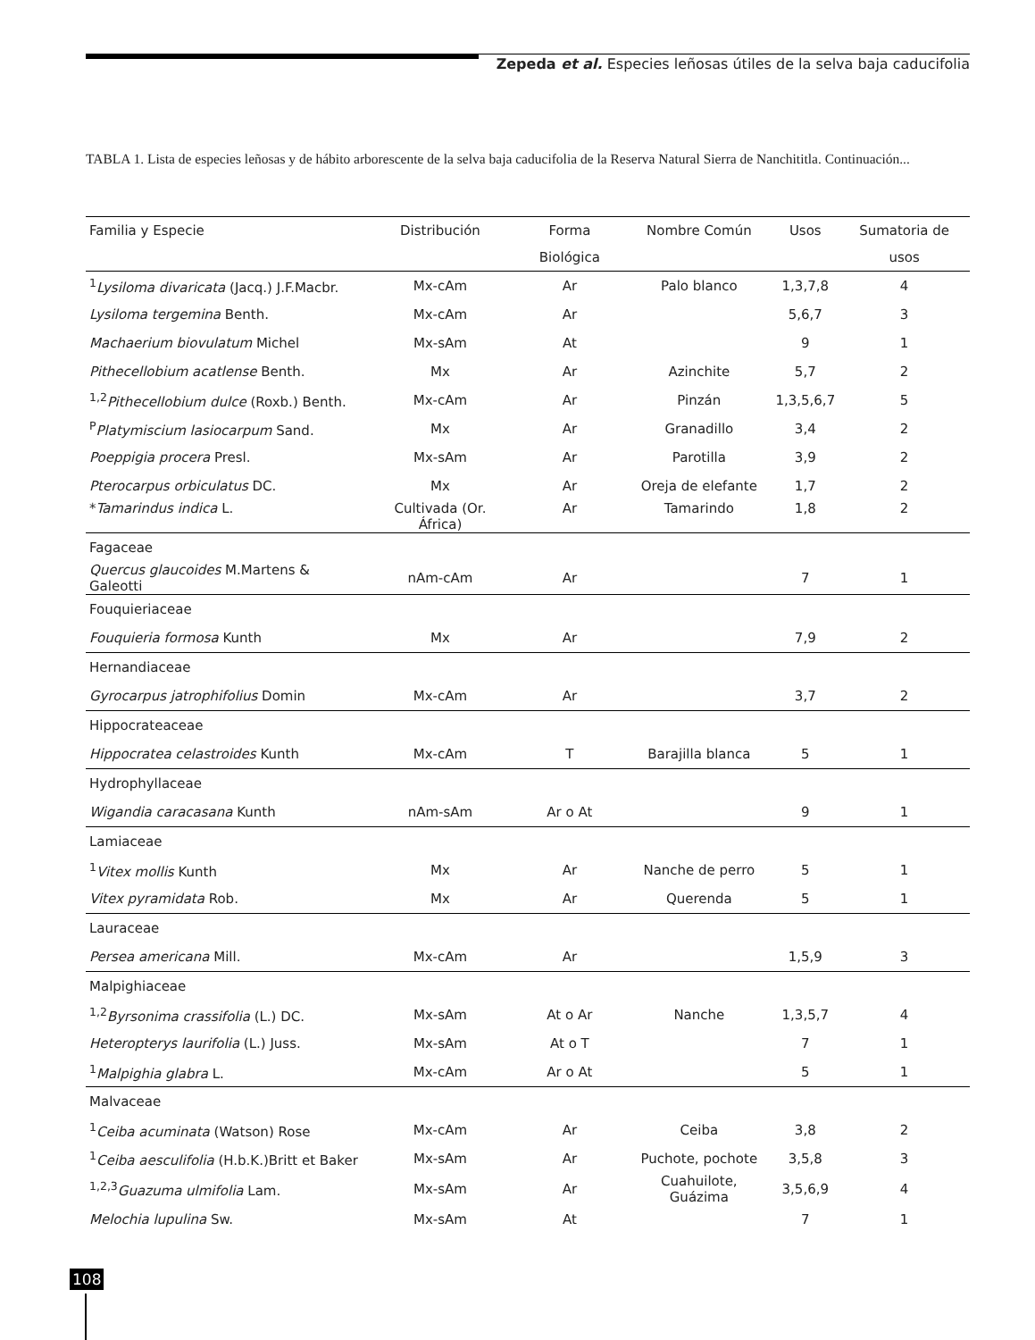Zepeda et al. Especies leñosas útiles de la selva baja caducifolia
TABLA 1. Lista de especies leñosas y de hábito arborescente de la selva baja caducifolia de la Reserva Natural Sierra de Nanchititla. Continuación...
| Familia y Especie | Distribución | Forma Biológica | Nombre Común | Usos | Sumatoria de usos |
| --- | --- | --- | --- | --- | --- |
| <sup>1</sup> Lysiloma divaricata (Jacq.) J.F.Macbr. | Mx-cAm | Ar | Palo blanco | 1,3,7,8 | 4 |
| Lysiloma tergemina Benth. | Mx-cAm | Ar | | 5,6,7 | 3 |
| Machaerium biovulatum Michel | Mx-sAm | At | | 9 | 1 |
| Pithecellobium acatlense Benth. | Mx | Ar | Azinchite | 5,7 | 2 |
| <sup>1,2</sup> Pithecellobium dulce (Roxb.) Benth. | Mx-cAm | Ar | Pinzán | 1,3,5,6,7 | 5 |
| <sup>P</sup> Platymiscium lasiocarpum Sand. | Mx | Ar | Granadillo | 3,4 | 2 |
| Poeppigia procera Presl. | Mx-sAm | Ar | Parotilla | 3,9 | 2 |
| Pterocarpus orbiculatus DC. | Mx | Ar | Oreja de elefante | 1,7 | 2 |
| * Tamarindus indica L. | Cultivada (Or. África) | Ar | Tamarindo | 1,8 | 2 |
| Fagaceae | | | | | |
| Quercus glaucoides M.Martens & Galeotti | nAm-cAm | Ar | | 7 | 1 |
| Fouquieriaceae | | | | | |
| Fouquieria formosa Kunth | Mx | Ar | | 7,9 | 2 |
| Hernandiaceae | | | | | |
| Gyrocarpus jatrophifolius Domin | Mx-cAm | Ar | | 3,7 | 2 |
| Hippocrateaceae | | | | | |
| Hippocratea celastroides Kunth | Mx-cAm | T | Barajilla blanca | 5 | 1 |
| Hydrophyllaceae | | | | | |
| Wigandia caracasana Kunth | nAm-sAm | Ar o At | | 9 | 1 |
| Lamiaceae | | | | | |
| <sup>1</sup> Vitex mollis Kunth | Mx | Ar | Nanche de perro | 5 | 1 |
| Vitex pyramidata Rob. | Mx | Ar | Querenda | 5 | 1 |
| Lauraceae | | | | | |
| Persea americana Mill. | Mx-cAm | Ar | | 1,5,9 | 3 |
| Malpighiaceae | | | | | |
| <sup>1,2</sup> Byrsonima crassifolia (L.) DC. | Mx-sAm | At o Ar | Nanche | 1,3,5,7 | 4 |
| Heteropterys laurifolia (L.) Juss. | Mx-sAm | At o T | | 7 | 1 |
| <sup>1</sup> Malpighia glabra L. | Mx-cAm | Ar o At | | 5 | 1 |
| Malvaceae | | | | | |
| <sup>1</sup> Ceiba acuminata (Watson) Rose | Mx-cAm | Ar | Ceiba | 3,8 | 2 |
| <sup>1</sup> Ceiba aesculifolia (H.b.K.)Britt et Baker | Mx-sAm | Ar | Puchote, pochote | 3,5,8 | 3 |
| <sup>1,2,3</sup> Guazuma ulmifolia Lam. | Mx-sAm | Ar | Cuahuilote, Guázima | 3,5,6,9 | 4 |
| Melochia lupulina Sw. | Mx-sAm | At | | 7 | 1 |
108